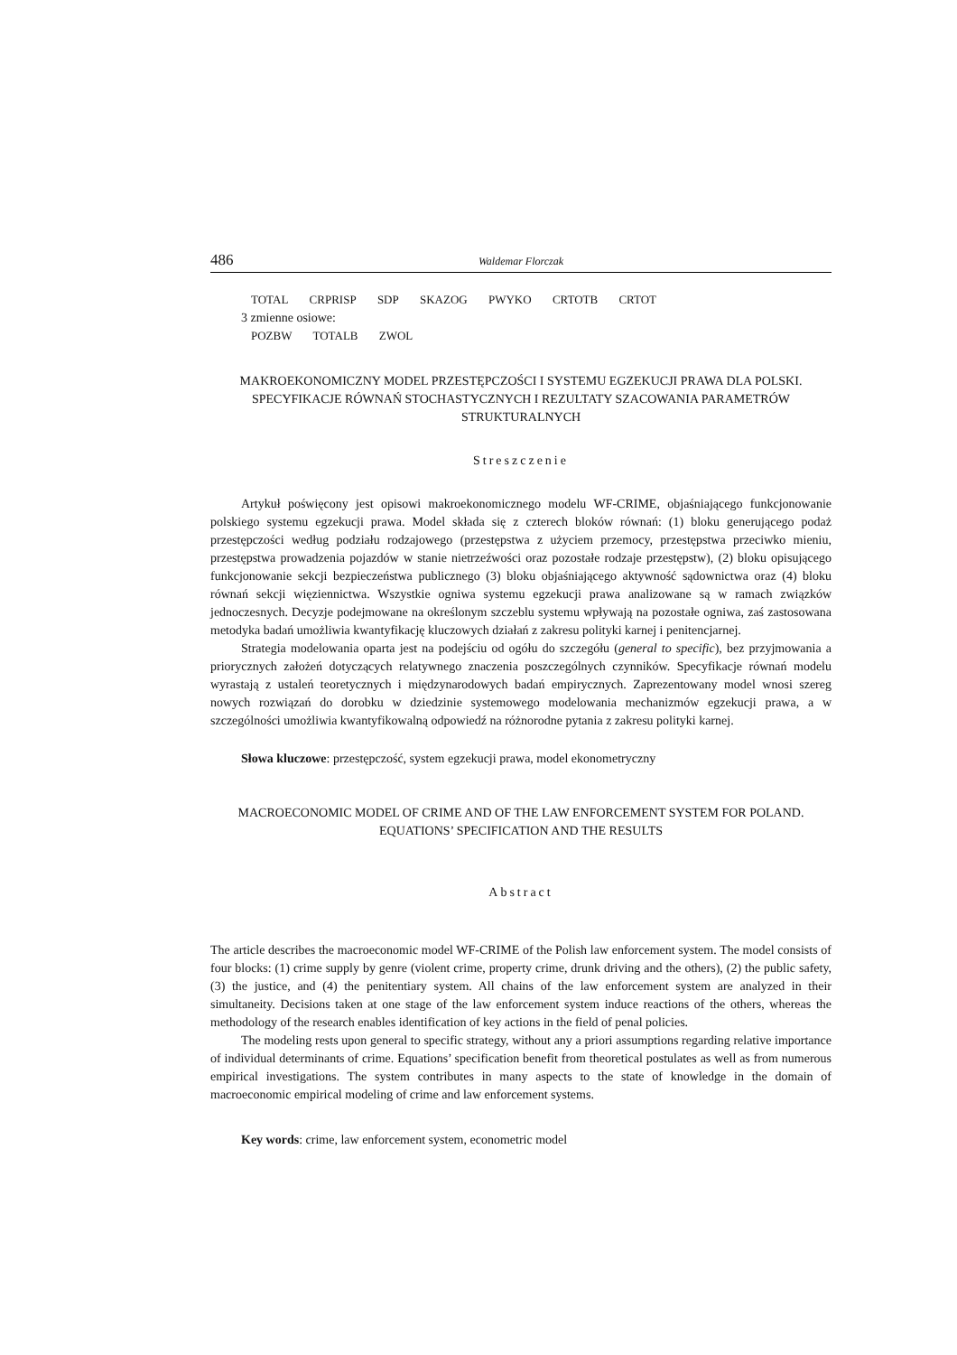486 Waldemar Florczak
TOTAL CRPRISP SDP SKAZOG PWYKO CRTOTB CRTOT
3 zmienne osiowe:
POZBW TOTALB ZWOL
MAKROEKONOMICZNY MODEL PRZESTĘPCZOŚCI I SYSTEMU EGZEKUCJI PRAWA DLA POLSKI. SPECYFIKACJE RÓWNAŃ STOCHASTYCZNYCH I REZULTATY SZACOWANIA PARAMETRÓW STRUKTURALNYCH
Streszczenie
Artykuł poświęcony jest opisowi makroekonomicznego modelu WF-CRIME, objaśniającego funkcjonowanie polskiego systemu egzekucji prawa. Model składa się z czterech bloków równań: (1) bloku generującego podaż przestępczości według podziału rodzajowego (przestępstwa z użyciem przemocy, przestępstwa przeciwko mieniu, przestępstwa prowadzenia pojazdów w stanie nietrzeźwości oraz pozostałe rodzaje przestępstw), (2) bloku opisującego funkcjonowanie sekcji bezpieczeństwa publicznego (3) bloku objaśniającego aktywność sądownictwa oraz (4) bloku równań sekcji więziennictwa. Wszystkie ogniwa systemu egzekucji prawa analizowane są w ramach związków jednoczesnych. Decyzje podejmowane na określonym szczeblu systemu wpływają na pozostałe ogniwa, zaś zastosowana metodyka badań umożliwia kwantyfikację kluczowych działań z zakresu polityki karnej i penitencjarnej.
Strategia modelowania oparta jest na podejściu od ogółu do szczegółu (general to specific), bez przyjmowania a priorycznych założeń dotyczących relatywnego znaczenia poszczególnych czynników. Specyfikacje równań modelu wyrastają z ustaleń teoretycznych i międzynarodowych badań empirycznych. Zaprezentowany model wnosi szereg nowych rozwiązań do dorobku w dziedzinie systemowego modelowania mechanizmów egzekucji prawa, a w szczególności umożliwia kwantyfikowalną odpowiedź na różnorodne pytania z zakresu polityki karnej.
Słowa kluczowe: przestępczość, system egzekucji prawa, model ekonometryczny
MACROECONOMIC MODEL OF CRIME AND OF THE LAW ENFORCEMENT SYSTEM FOR POLAND. EQUATIONS’ SPECIFICATION AND THE RESULTS
Abstract
The article describes the macroeconomic model WF-CRIME of the Polish law enforcement system. The model consists of four blocks: (1) crime supply by genre (violent crime, property crime, drunk driving and the others), (2) the public safety, (3) the justice, and (4) the penitentiary system. All chains of the law enforcement system are analyzed in their simultaneity. Decisions taken at one stage of the law enforcement system induce reactions of the others, whereas the methodology of the research enables identification of key actions in the field of penal policies.
The modeling rests upon general to specific strategy, without any a priori assumptions regarding relative importance of individual determinants of crime. Equations’ specification benefit from theoretical postulates as well as from numerous empirical investigations. The system contributes in many aspects to the state of knowledge in the domain of macroeconomic empirical modeling of crime and law enforcement systems.
Key words: crime, law enforcement system, econometric model